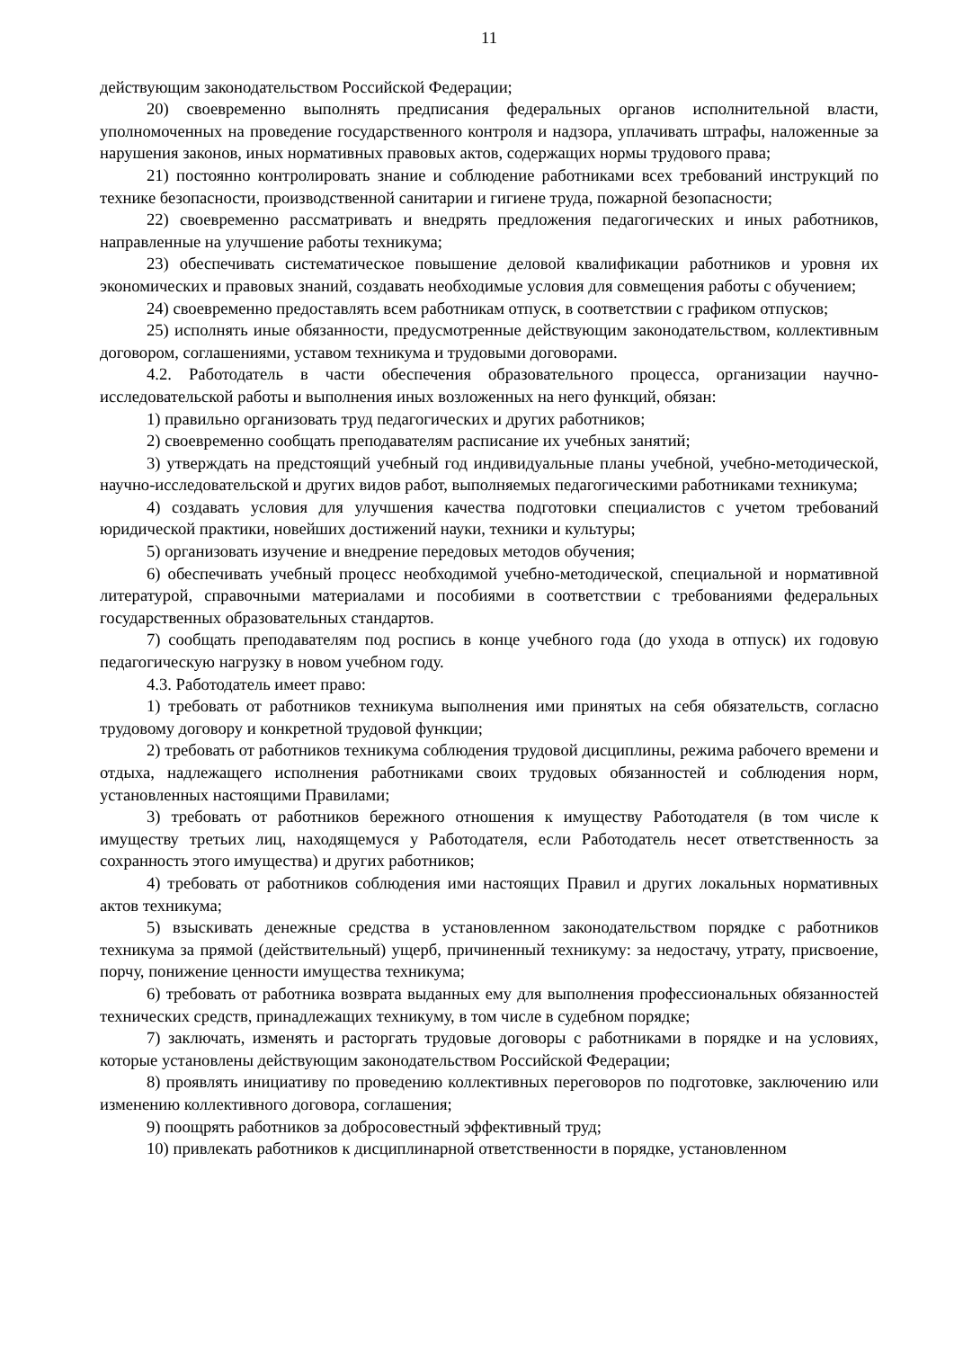11
действующим законодательством Российской Федерации;
20) своевременно выполнять предписания федеральных органов исполнительной власти, уполномоченных на проведение государственного контроля и надзора, уплачивать штрафы, наложенные за нарушения законов, иных нормативных правовых актов, содержащих нормы трудового права;
21) постоянно контролировать знание и соблюдение работниками всех требований инструкций по технике безопасности, производственной санитарии и гигиене труда, пожарной безопасности;
22) своевременно рассматривать и внедрять предложения педагогических и иных работников, направленные на улучшение работы техникума;
23) обеспечивать систематическое повышение деловой квалификации работников и уровня их экономических и правовых знаний, создавать необходимые условия для совмещения работы с обучением;
24) своевременно предоставлять всем работникам отпуск, в соответствии с графиком отпусков;
25) исполнять иные обязанности, предусмотренные действующим законодательством, коллективным договором, соглашениями, уставом техникума и трудовыми договорами.
4.2. Работодатель в части обеспечения образовательного процесса, организации научно-исследовательской работы и выполнения иных возложенных на него функций, обязан:
1) правильно организовать труд педагогических и других работников;
2) своевременно сообщать преподавателям расписание их учебных занятий;
3) утверждать на предстоящий учебный год индивидуальные планы учебной, учебно-методической, научно-исследовательской и других видов работ, выполняемых педагогическими работниками техникума;
4) создавать условия для улучшения качества подготовки специалистов с учетом требований юридической практики, новейших достижений науки, техники и культуры;
5) организовать изучение и внедрение передовых методов обучения;
6) обеспечивать учебный процесс необходимой учебно-методической, специальной и нормативной литературой, справочными материалами и пособиями в соответствии с требованиями федеральных государственных образовательных стандартов.
7) сообщать преподавателям под роспись в конце учебного года (до ухода в отпуск) их годовую педагогическую нагрузку в новом учебном году.
4.3. Работодатель имеет право:
1) требовать от работников техникума выполнения ими принятых на себя обязательств, согласно трудовому договору и конкретной трудовой функции;
2) требовать от работников техникума соблюдения трудовой дисциплины, режима рабочего времени и отдыха, надлежащего исполнения работниками своих трудовых обязанностей и соблюдения норм, установленных настоящими Правилами;
3) требовать от работников бережного отношения к имуществу Работодателя (в том числе к имуществу третьих лиц, находящемуся у Работодателя, если Работодатель несет ответственность за сохранность этого имущества) и других работников;
4) требовать от работников соблюдения ими настоящих Правил и других локальных нормативных актов техникума;
5) взыскивать денежные средства в установленном законодательством порядке с работников техникума за прямой (действительный) ущерб, причиненный техникуму: за недостачу, утрату, присвоение, порчу, понижение ценности имущества техникума;
6) требовать от работника возврата выданных ему для выполнения профессиональных обязанностей технических средств, принадлежащих техникуму, в том числе в судебном порядке;
7) заключать, изменять и расторгать трудовые договоры с работниками в порядке и на условиях, которые установлены действующим законодательством Российской Федерации;
8) проявлять инициативу по проведению коллективных переговоров по подготовке, заключению или изменению коллективного договора, соглашения;
9) поощрять работников за добросовестный эффективный труд;
10) привлекать работников к дисциплинарной ответственности в порядке, установленном